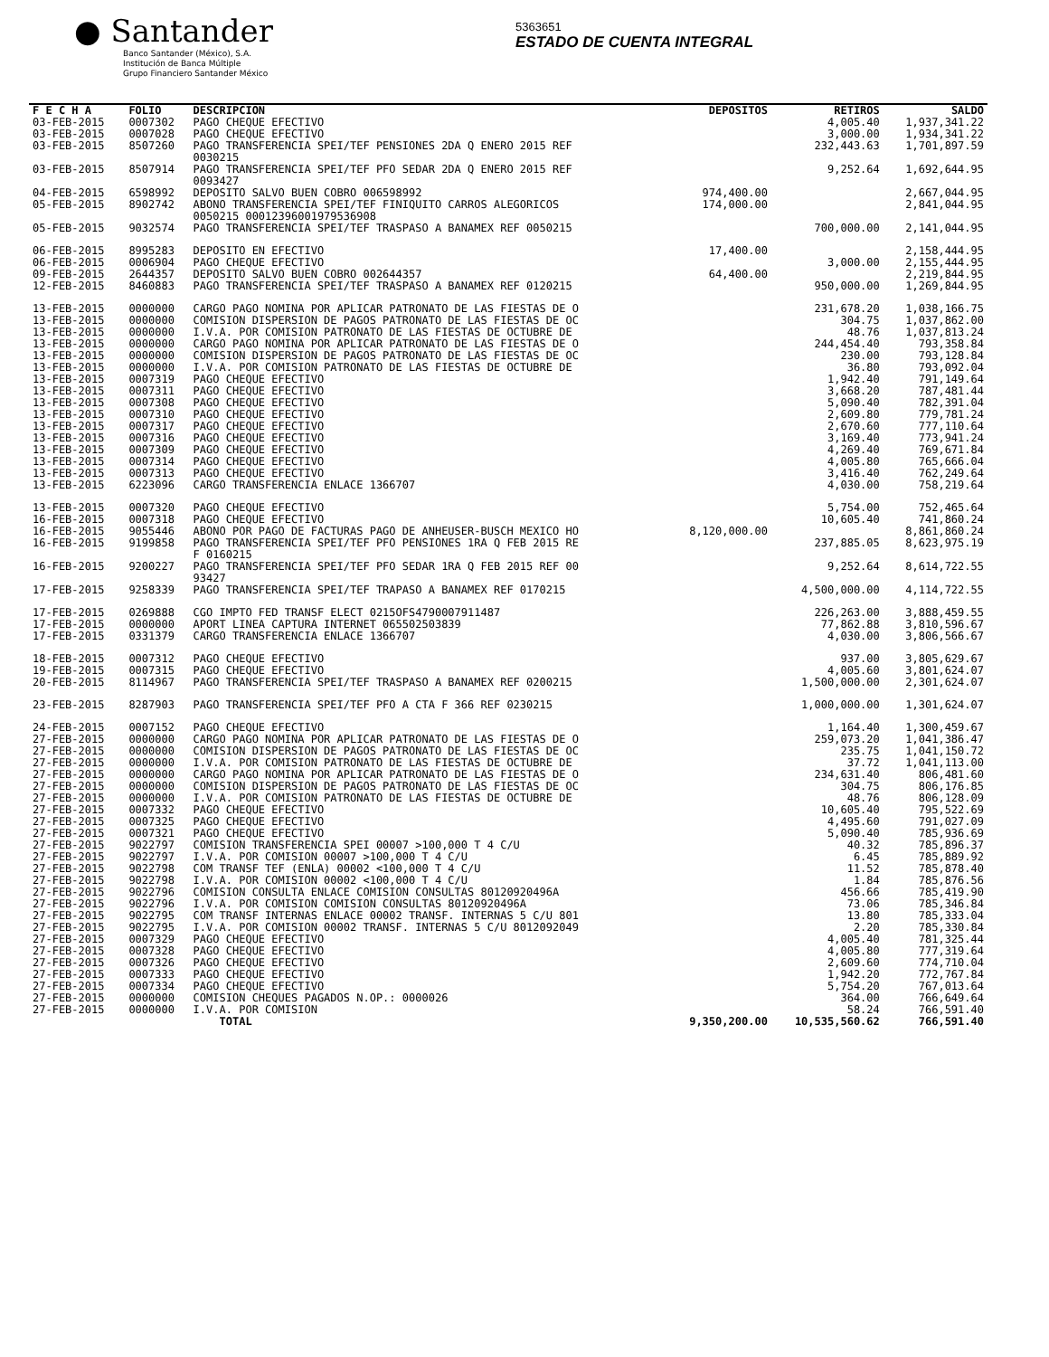● Santander
Banco Santander (México), S.A.
Institución de Banca Múltiple
Grupo Financiero Santander México
5363651
ESTADO DE CUENTA INTEGRAL
| F E C H A | FOLIO | DESCRIPCION | DEPOSITOS | RETIROS | SALDO |
| --- | --- | --- | --- | --- | --- |
| 03-FEB-2015 | 0007302 | PAGO CHEQUE EFECTIVO | | 4,005.40 | 1,937,341.22 |
| 03-FEB-2015 | 0007028 | PAGO CHEQUE EFECTIVO | | 3,000.00 | 1,934,341.22 |
| 03-FEB-2015 | 8507260 | PAGO TRANSFERENCIA SPEI/TEF PENSIONES 2DA Q ENERO 2015 REF 0030215 | | 232,443.63 | 1,701,897.59 |
| 03-FEB-2015 | 8507914 | PAGO TRANSFERENCIA SPEI/TEF PFO SEDAR 2DA Q ENERO 2015 REF 0093427 | | 9,252.64 | 1,692,644.95 |
| 04-FEB-2015 | 6598992 | DEPOSITO SALVO BUEN COBRO 006598992 | 974,400.00 | | 2,667,044.95 |
| 05-FEB-2015 | 8902742 | ABONO TRANSFERENCIA SPEI/TEF FINIQUITO CARROS ALEGORICOS 0050215 00012396001979536908 | 174,000.00 | | 2,841,044.95 |
| 05-FEB-2015 | 9032574 | PAGO TRANSFERENCIA SPEI/TEF TRASPASO A BANAMEX REF 0050215 | | 700,000.00 | 2,141,044.95 |
| 06-FEB-2015 | 8995283 | DEPOSITO EN EFECTIVO | 17,400.00 | | 2,158,444.95 |
| 06-FEB-2015 | 0006904 | PAGO CHEQUE EFECTIVO | | 3,000.00 | 2,155,444.95 |
| 09-FEB-2015 | 2644357 | DEPOSITO SALVO BUEN COBRO 002644357 | 64,400.00 | | 2,219,844.95 |
| 12-FEB-2015 | 8460883 | PAGO TRANSFERENCIA SPEI/TEF TRASPASO A BANAMEX REF 0120215 | | 950,000.00 | 1,269,844.95 |
| 13-FEB-2015 | 0000000 | CARGO PAGO NOMINA POR APLICAR PATRONATO DE LAS FIESTAS DE O | | 231,678.20 | 1,038,166.75 |
| 13-FEB-2015 | 0000000 | COMISION DISPERSION DE PAGOS PATRONATO DE LAS FIESTAS DE OC | | 304.75 | 1,037,862.00 |
| 13-FEB-2015 | 0000000 | I.V.A. POR COMISION PATRONATO DE LAS FIESTAS DE OCTUBRE DE | | 48.76 | 1,037,813.24 |
| 13-FEB-2015 | 0000000 | CARGO PAGO NOMINA POR APLICAR PATRONATO DE LAS FIESTAS DE O | | 244,454.40 | 793,358.84 |
| 13-FEB-2015 | 0000000 | COMISION DISPERSION DE PAGOS PATRONATO DE LAS FIESTAS DE OC | | 230.00 | 793,128.84 |
| 13-FEB-2015 | 0000000 | I.V.A. POR COMISION PATRONATO DE LAS FIESTAS DE OCTUBRE DE | | 36.80 | 793,092.04 |
| 13-FEB-2015 | 0007319 | PAGO CHEQUE EFECTIVO | | 1,942.40 | 791,149.64 |
| 13-FEB-2015 | 0007311 | PAGO CHEQUE EFECTIVO | | 3,668.20 | 787,481.44 |
| 13-FEB-2015 | 0007308 | PAGO CHEQUE EFECTIVO | | 5,090.40 | 782,391.04 |
| 13-FEB-2015 | 0007310 | PAGO CHEQUE EFECTIVO | | 2,609.80 | 779,781.24 |
| 13-FEB-2015 | 0007317 | PAGO CHEQUE EFECTIVO | | 2,670.60 | 777,110.64 |
| 13-FEB-2015 | 0007316 | PAGO CHEQUE EFECTIVO | | 3,169.40 | 773,941.24 |
| 13-FEB-2015 | 0007309 | PAGO CHEQUE EFECTIVO | | 4,269.40 | 769,671.84 |
| 13-FEB-2015 | 0007314 | PAGO CHEQUE EFECTIVO | | 4,005.80 | 765,666.04 |
| 13-FEB-2015 | 0007313 | PAGO CHEQUE EFECTIVO | | 3,416.40 | 762,249.64 |
| 13-FEB-2015 | 6223096 | CARGO TRANSFERENCIA ENLACE 1366707 | | 4,030.00 | 758,219.64 |
| 13-FEB-2015 | 0007320 | PAGO CHEQUE EFECTIVO | | 5,754.00 | 752,465.64 |
| 16-FEB-2015 | 0007318 | PAGO CHEQUE EFECTIVO | | 10,605.40 | 741,860.24 |
| 16-FEB-2015 | 9055446 | ABONO POR PAGO DE FACTURAS PAGO DE ANHEUSER-BUSCH MEXICO HO | 8,120,000.00 | | 8,861,860.24 |
| 16-FEB-2015 | 9199858 | PAGO TRANSFERENCIA SPEI/TEF PFO PENSIONES 1RA Q FEB 2015 RE F 0160215 | | 237,885.05 | 8,623,975.19 |
| 16-FEB-2015 | 9200227 | PAGO TRANSFERENCIA SPEI/TEF PFO SEDAR 1RA Q FEB 2015 REF 00 93427 | | 9,252.64 | 8,614,722.55 |
| 17-FEB-2015 | 9258339 | PAGO TRANSFERENCIA SPEI/TEF TRAPASO A BANAMEX REF 0170215 | | 4,500,000.00 | 4,114,722.55 |
| 17-FEB-2015 | 0269888 | CGO IMPTO FED TRANSF ELECT 0215OFS4790007911487 | | 226,263.00 | 3,888,459.55 |
| 17-FEB-2015 | 0000000 | APORT LINEA CAPTURA INTERNET 065502503839 | | 77,862.88 | 3,810,596.67 |
| 17-FEB-2015 | 0331379 | CARGO TRANSFERENCIA ENLACE 1366707 | | 4,030.00 | 3,806,566.67 |
| 18-FEB-2015 | 0007312 | PAGO CHEQUE EFECTIVO | | 937.00 | 3,805,629.67 |
| 19-FEB-2015 | 0007315 | PAGO CHEQUE EFECTIVO | | 4,005.60 | 3,801,624.07 |
| 20-FEB-2015 | 8114967 | PAGO TRANSFERENCIA SPEI/TEF TRASPASO A BANAMEX REF 0200215 | | 1,500,000.00 | 2,301,624.07 |
| 23-FEB-2015 | 8287903 | PAGO TRANSFERENCIA SPEI/TEF PFO A CTA F 366 REF 0230215 | | 1,000,000.00 | 1,301,624.07 |
| 24-FEB-2015 | 0007152 | PAGO CHEQUE EFECTIVO | | 1,164.40 | 1,300,459.67 |
| 27-FEB-2015 | 0000000 | CARGO PAGO NOMINA POR APLICAR PATRONATO DE LAS FIESTAS DE O | | 259,073.20 | 1,041,386.47 |
| 27-FEB-2015 | 0000000 | COMISION DISPERSION DE PAGOS PATRONATO DE LAS FIESTAS DE OC | | 235.75 | 1,041,150.72 |
| 27-FEB-2015 | 0000000 | I.V.A. POR COMISION PATRONATO DE LAS FIESTAS DE OCTUBRE DE | | 37.72 | 1,041,113.00 |
| 27-FEB-2015 | 0000000 | CARGO PAGO NOMINA POR APLICAR PATRONATO DE LAS FIESTAS DE O | | 234,631.40 | 806,481.60 |
| 27-FEB-2015 | 0000000 | COMISION DISPERSION DE PAGOS PATRONATO DE LAS FIESTAS DE OC | | 304.75 | 806,176.85 |
| 27-FEB-2015 | 0000000 | I.V.A. POR COMISION PATRONATO DE LAS FIESTAS DE OCTUBRE DE | | 48.76 | 806,128.09 |
| 27-FEB-2015 | 0007332 | PAGO CHEQUE EFECTIVO | | 10,605.40 | 795,522.69 |
| 27-FEB-2015 | 0007325 | PAGO CHEQUE EFECTIVO | | 4,495.60 | 791,027.09 |
| 27-FEB-2015 | 0007321 | PAGO CHEQUE EFECTIVO | | 5,090.40 | 785,936.69 |
| 27-FEB-2015 | 9022797 | COMISION TRANSFERENCIA SPEI 00007 >100,000 T 4 C/U | | 40.32 | 785,896.37 |
| 27-FEB-2015 | 9022797 | I.V.A. POR COMISION 00007 >100,000 T 4 C/U | | 6.45 | 785,889.92 |
| 27-FEB-2015 | 9022798 | COM TRANSF TEF (ENLA) 00002 <100,000 T 4 C/U | | 11.52 | 785,878.40 |
| 27-FEB-2015 | 9022798 | I.V.A. POR COMISION 00002 <100,000 T 4 C/U | | 1.84 | 785,876.56 |
| 27-FEB-2015 | 9022796 | COMISION CONSULTA ENLACE COMISION CONSULTAS 80120920496A | | 456.66 | 785,419.90 |
| 27-FEB-2015 | 9022796 | I.V.A. POR COMISION COMISION CONSULTAS 80120920496A | | 73.06 | 785,346.84 |
| 27-FEB-2015 | 9022795 | COM TRANSF INTERNAS ENLACE 00002 TRANSF. INTERNAS 5 C/U 801 | | 13.80 | 785,333.04 |
| 27-FEB-2015 | 9022795 | I.V.A. POR COMISION 00002 TRANSF. INTERNAS 5 C/U 8012092049 | | 2.20 | 785,330.84 |
| 27-FEB-2015 | 0007329 | PAGO CHEQUE EFECTIVO | | 4,005.40 | 781,325.44 |
| 27-FEB-2015 | 0007328 | PAGO CHEQUE EFECTIVO | | 4,005.80 | 777,319.64 |
| 27-FEB-2015 | 0007326 | PAGO CHEQUE EFECTIVO | | 2,609.60 | 774,710.04 |
| 27-FEB-2015 | 0007333 | PAGO CHEQUE EFECTIVO | | 1,942.20 | 772,767.84 |
| 27-FEB-2015 | 0007334 | PAGO CHEQUE EFECTIVO | | 5,754.20 | 767,013.64 |
| 27-FEB-2015 | 0000000 | COMISION CHEQUES PAGADOS N.OP.: 0000026 | | 364.00 | 766,649.64 |
| 27-FEB-2015 | 0000000 | I.V.A. POR COMISION | | 58.24 | 766,591.40 |
| | | TOTAL | 9,350,200.00 | 10,535,560.62 | 766,591.40 |